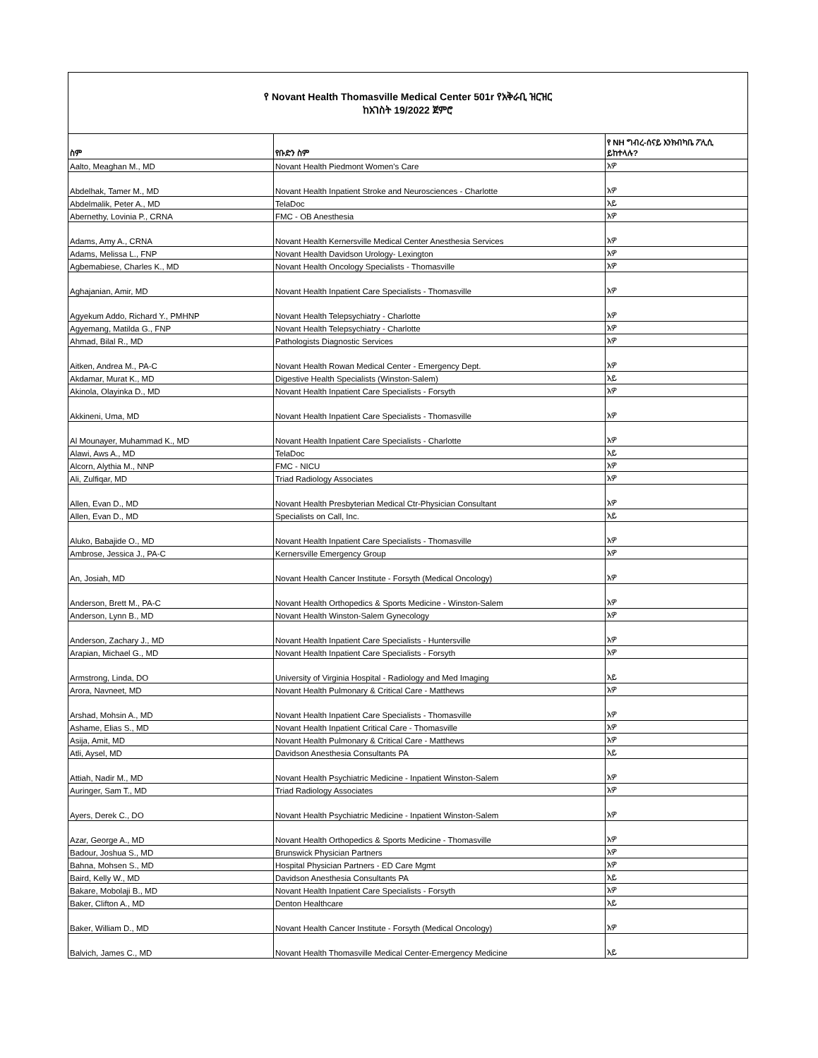| የ Novant Health Thomasville Medical Center 501r የአቅራቢ ዝርዝር ከአገስት 19/2022 ጀምሮ | | |
| ስም | የቡድን ስም | የ NH ግብረ-ሰናይ እንክብካቤ ፖሊሲ ይከተላሉ? |
| Aalto, Meaghan M., MD | Novant Health Piedmont Women's Care | አዎ |
| Abdelhak, Tamer M., MD | Novant Health Inpatient Stroke and Neurosciences - Charlotte | አዎ |
| Abdelmalik, Peter A., MD | TelaDoc | አይ |
| Abernethy, Lovinia P., CRNA | FMC - OB Anesthesia | አዎ |
| Adams, Amy A., CRNA | Novant Health Kernersville Medical Center Anesthesia Services | አዎ |
| Adams, Melissa L., FNP | Novant Health Davidson Urology- Lexington | አዎ |
| Agbemabiese, Charles K., MD | Novant Health Oncology Specialists - Thomasville | አዎ |
| Aghajanian, Amir, MD | Novant Health Inpatient Care Specialists - Thomasville | አዎ |
| Agyekum Addo, Richard Y., PMHNP | Novant Health Telepsychiatry - Charlotte | አዎ |
| Agyemang, Matilda G., FNP | Novant Health Telepsychiatry - Charlotte | አዎ |
| Ahmad, Bilal R., MD | Pathologists Diagnostic Services | አዎ |
| Aitken, Andrea M., PA-C | Novant Health Rowan Medical Center - Emergency Dept. | አዎ |
| Akdamar, Murat K., MD | Digestive Health Specialists (Winston-Salem) | አይ |
| Akinola, Olayinka D., MD | Novant Health Inpatient Care Specialists - Forsyth | አዎ |
| Akkineni, Uma, MD | Novant Health Inpatient Care Specialists - Thomasville | አዎ |
| Al Mounayer, Muhammad K., MD | Novant Health Inpatient Care Specialists - Charlotte | አዎ |
| Alawi, Aws A., MD | TelaDoc | አይ |
| Alcorn, Alythia M., NNP | FMC - NICU | አዎ |
| Ali, Zulfiqar, MD | Triad Radiology Associates | አዎ |
| Allen, Evan D., MD | Novant Health Presbyterian Medical Ctr-Physician Consultant | አዎ |
| Allen, Evan D., MD | Specialists on Call, Inc. | አይ |
| Aluko, Babajide O., MD | Novant Health Inpatient Care Specialists - Thomasville | አዎ |
| Ambrose, Jessica J., PA-C | Kernersville Emergency Group | አዎ |
| An, Josiah, MD | Novant Health Cancer Institute - Forsyth (Medical Oncology) | አዎ |
| Anderson, Brett M., PA-C | Novant Health Orthopedics & Sports Medicine - Winston-Salem | አዎ |
| Anderson, Lynn B., MD | Novant Health Winston-Salem Gynecology | አዎ |
| Anderson, Zachary J., MD | Novant Health Inpatient Care Specialists - Huntersville | አዎ |
| Arapian, Michael G., MD | Novant Health Inpatient Care Specialists - Forsyth | አዎ |
| Armstrong, Linda, DO | University of Virginia Hospital - Radiology and Med Imaging | አይ |
| Arora, Navneet, MD | Novant Health Pulmonary & Critical Care - Matthews | አዎ |
| Arshad, Mohsin A., MD | Novant Health Inpatient Care Specialists - Thomasville | አዎ |
| Ashame, Elias S., MD | Novant Health Inpatient Critical Care - Thomasville | አዎ |
| Asija, Amit, MD | Novant Health Pulmonary & Critical Care - Matthews | አዎ |
| Atli, Aysel, MD | Davidson Anesthesia Consultants PA | አይ |
| Attiah, Nadir M., MD | Novant Health Psychiatric Medicine - Inpatient Winston-Salem | አዎ |
| Auringer, Sam T., MD | Triad Radiology Associates | አዎ |
| Ayers, Derek C., DO | Novant Health Psychiatric Medicine - Inpatient Winston-Salem | አዎ |
| Azar, George A., MD | Novant Health Orthopedics & Sports Medicine - Thomasville | አዎ |
| Badour, Joshua S., MD | Brunswick Physician Partners | አዎ |
| Bahna, Mohsen S., MD | Hospital Physician Partners - ED Care Mgmt | አዎ |
| Baird, Kelly W., MD | Davidson Anesthesia Consultants PA | አይ |
| Bakare, Mobolaji B., MD | Novant Health Inpatient Care Specialists - Forsyth | አዎ |
| Baker, Clifton A., MD | Denton Healthcare | አይ |
| Baker, William D., MD | Novant Health Cancer Institute - Forsyth (Medical Oncology) | አዎ |
| Balvich, James C., MD | Novant Health Thomasville Medical Center-Emergency Medicine | አይ |